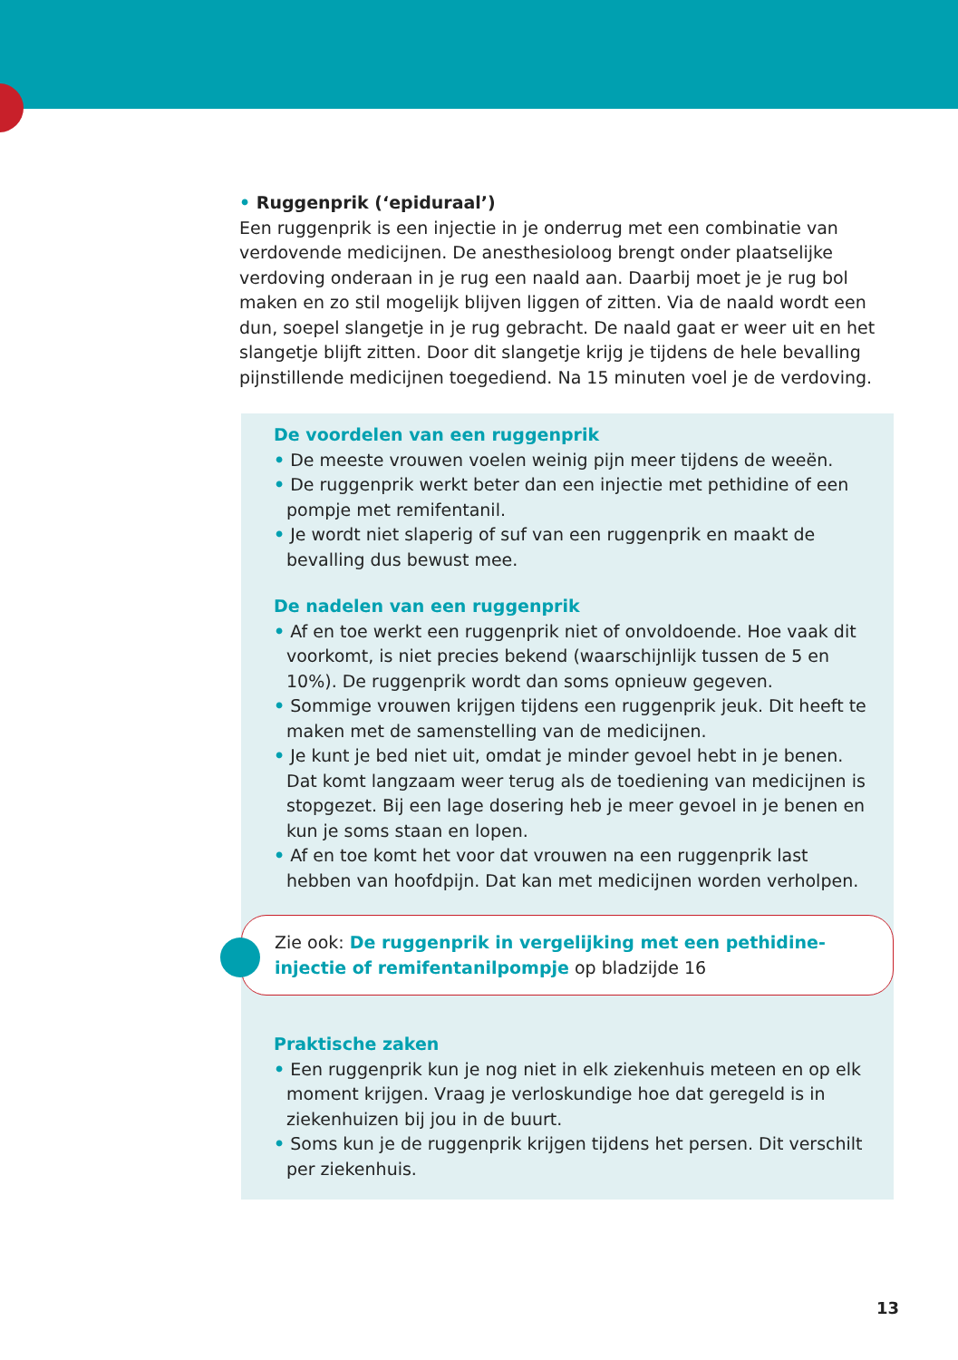• Ruggenprik (‘epiduraal’)
Een ruggenprik is een injectie in je onderrug met een combinatie van verdovende medicijnen. De anesthesioloog brengt onder plaatselijke verdoving onderaan in je rug een naald aan. Daarbij moet je je rug bol maken en zo stil mogelijk blijven liggen of zitten. Via de naald wordt een dun, soepel slangetje in je rug gebracht. De naald gaat er weer uit en het slangetje blijft zitten. Door dit slangetje krijg je tijdens de hele bevalling pijnstillende medicijnen toegediend. Na 15 minuten voel je de verdoving.
De voordelen van een ruggenprik
• De meeste vrouwen voelen weinig pijn meer tijdens de weeën.
• De ruggenprik werkt beter dan een injectie met pethidine of een pompje met remifentanil.
• Je wordt niet slaperig of suf van een ruggenprik en maakt de bevalling dus bewust mee.
De nadelen van een ruggenprik
• Af en toe werkt een ruggenprik niet of onvoldoende. Hoe vaak dit voorkomt, is niet precies bekend (waarschijnlijk tussen de 5 en 10%). De ruggenprik wordt dan soms opnieuw gegeven.
• Sommige vrouwen krijgen tijdens een ruggenprik jeuk. Dit heeft te maken met de samenstelling van de medicijnen.
• Je kunt je bed niet uit, omdat je minder gevoel hebt in je benen. Dat komt langzaam weer terug als de toediening van medicijnen is stopgezet. Bij een lage dosering heb je meer gevoel in je benen en kun je soms staan en lopen.
• Af en toe komt het voor dat vrouwen na een ruggenprik last hebben van hoofdpijn. Dat kan met medicijnen worden verholpen.
Zie ook: De ruggenprik in vergelijking met een pethidine-injectie of remifentanilpompje op bladzijde 16
Praktische zaken
• Een ruggenprik kun je nog niet in elk ziekenhuis meteen en op elk moment krijgen. Vraag je verloskundige hoe dat geregeld is in ziekenhuizen bij jou in de buurt.
• Soms kun je de ruggenprik krijgen tijdens het persen. Dit verschilt per ziekenhuis.
13